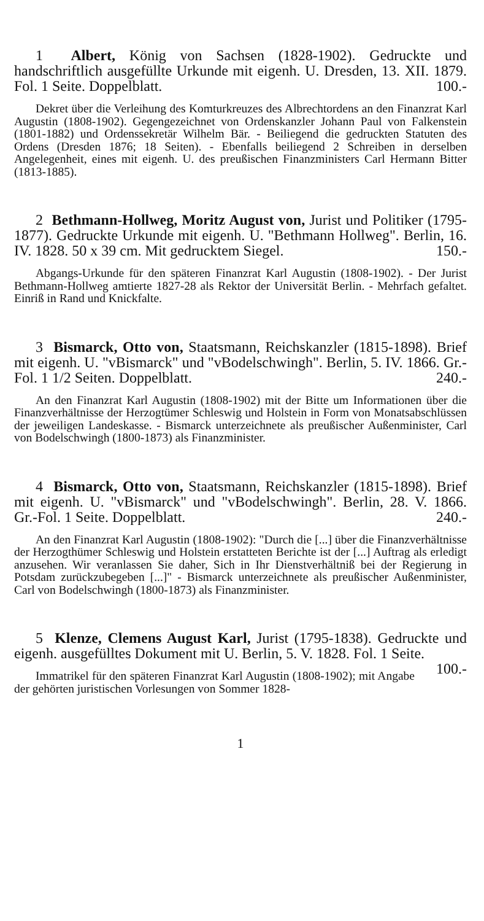1 Albert, König von Sachsen (1828-1902). Gedruckte und handschriftlich ausgefüllte Urkunde mit eigenh. U. Dresden, 13. XII. 1879. Fol. 1 Seite. Doppelblatt. 100.-
Dekret über die Verleihung des Komturkreuzes des Albrechtordens an den Finanzrat Karl Augustin (1808-1902). Gegengezeichnet von Ordenskanzler Johann Paul von Falkenstein (1801-1882) und Ordenssekretär Wilhelm Bär. - Beiliegend die gedruckten Statuten des Ordens (Dresden 1876; 18 Seiten). - Ebenfalls beiliegend 2 Schreiben in derselben Angelegenheit, eines mit eigenh. U. des preußischen Finanzministers Carl Hermann Bitter (1813-1885).
2 Bethmann-Hollweg, Moritz August von, Jurist und Politiker (1795-1877). Gedruckte Urkunde mit eigenh. U. "Bethmann Hollweg". Berlin, 16. IV. 1828. 50 x 39 cm. Mit gedrucktem Siegel. 150.-
Abgangs-Urkunde für den späteren Finanzrat Karl Augustin (1808-1902). - Der Jurist Bethmann-Hollweg amtierte 1827-28 als Rektor der Universität Berlin. - Mehrfach gefaltet. Einriß in Rand und Knickfalte.
3 Bismarck, Otto von, Staatsmann, Reichskanzler (1815-1898). Brief mit eigenh. U. "vBismarck" und "vBodelschwingh". Berlin, 5. IV. 1866. Gr.-Fol. 1 1/2 Seiten. Doppelblatt. 240.-
An den Finanzrat Karl Augustin (1808-1902) mit der Bitte um Informationen über die Finanzverhältnisse der Herzogtümer Schleswig und Holstein in Form von Monatsabschlüssen der jeweiligen Landeskasse. - Bismarck unterzeichnete als preußischer Außenminister, Carl von Bodelschwingh (1800-1873) als Finanzminister.
4 Bismarck, Otto von, Staatsmann, Reichskanzler (1815-1898). Brief mit eigenh. U. "vBismarck" und "vBodelschwingh". Berlin, 28. V. 1866. Gr.-Fol. 1 Seite. Doppelblatt. 240.-
An den Finanzrat Karl Augustin (1808-1902): "Durch die [...] über die Finanzverhältnisse der Herzogthümer Schleswig und Holstein erstatteten Berichte ist der [...] Auftrag als erledigt anzusehen. Wir veranlassen Sie daher, Sich in Ihr Dienstverhältniß bei der Regierung in Potsdam zurückzubegeben [...]" - Bismarck unterzeichnete als preußischer Außenminister, Carl von Bodelschwingh (1800-1873) als Finanzminister.
5 Klenze, Clemens August Karl, Jurist (1795-1838). Gedruckte und eigenh. ausgefülltes Dokument mit U. Berlin, 5. V. 1828. Fol. 1 Seite. 100.-
Immatrikel für den späteren Finanzrat Karl Augustin (1808-1902); mit Angabe der gehörten juristischen Vorlesungen von Sommer 1828-
1